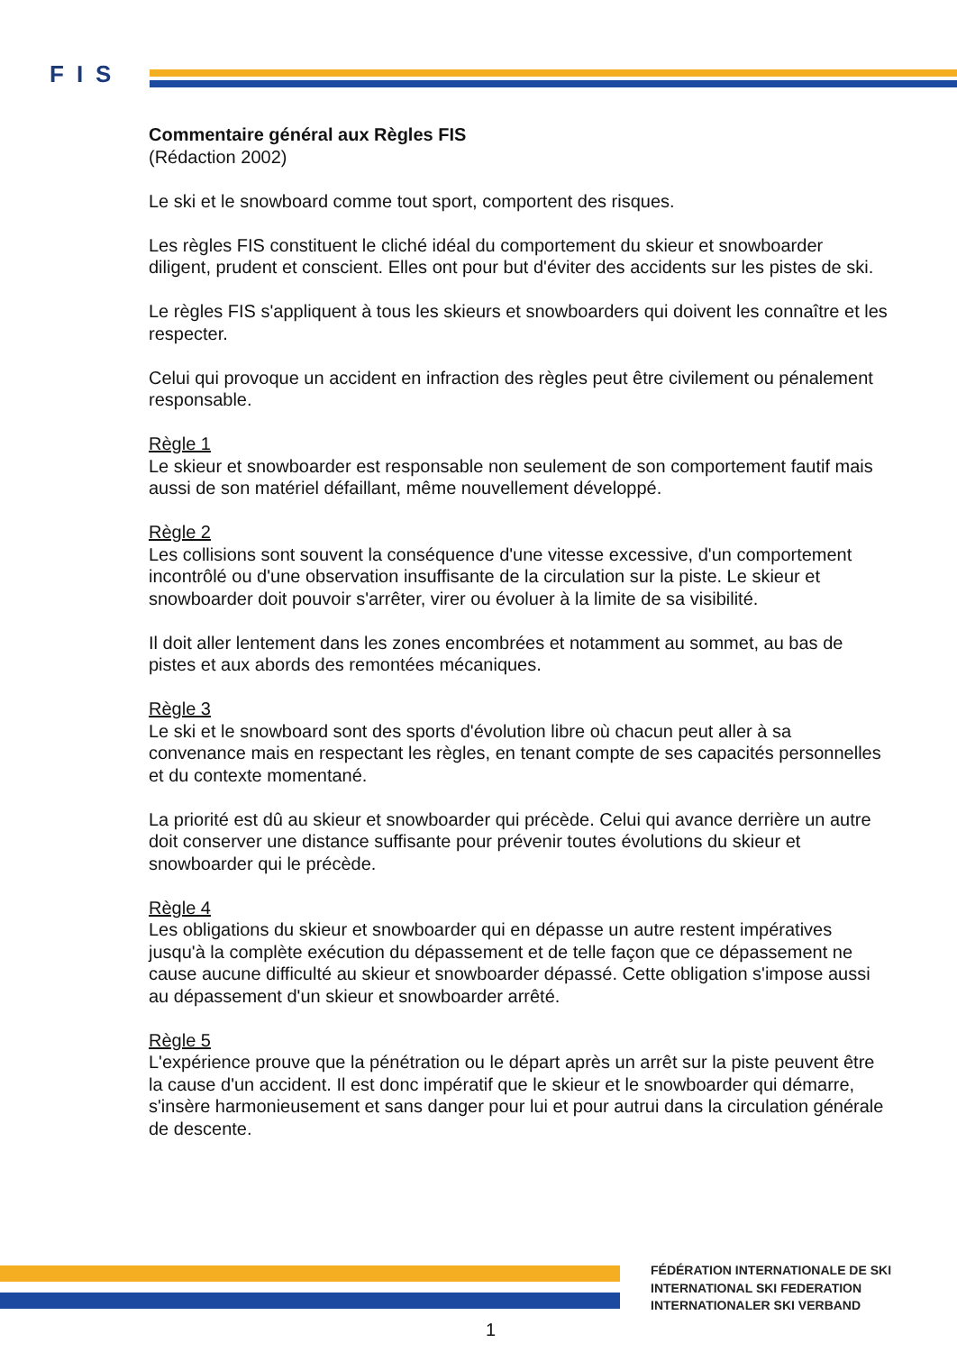FIS
Commentaire général aux Règles FIS
(Rédaction 2002)
Le ski et le snowboard comme tout sport, comportent des risques.
Les règles FIS constituent le cliché idéal du comportement du skieur et snowboarder diligent, prudent et conscient. Elles ont pour but d'éviter des accidents sur les pistes de ski.
Le règles FIS s'appliquent à tous les skieurs et snowboarders qui doivent les connaître et les respecter.
Celui qui provoque un accident en infraction des règles peut être civilement ou pénalement responsable.
Règle 1
Le skieur et snowboarder est responsable non seulement de son comportement fautif mais aussi de son matériel défaillant, même nouvellement développé.
Règle 2
Les collisions sont souvent la conséquence d'une vitesse excessive, d'un comportement incontrôlé ou d'une observation insuffisante de la circulation sur la piste. Le skieur et snowboarder doit pouvoir s'arrêter, virer ou évoluer à la limite de sa visibilité.
Il doit aller lentement dans les zones encombrées et notamment au sommet, au bas de pistes et aux abords des remontées mécaniques.
Règle 3
Le ski et le snowboard sont des sports d'évolution libre où chacun peut aller à sa convenance mais en respectant les règles, en tenant compte de ses capacités personnelles et du contexte momentané.
La priorité est dû au skieur et snowboarder qui précède. Celui qui avance derrière un autre doit conserver une distance suffisante pour prévenir toutes évolutions du skieur et snowboarder qui le précède.
Règle 4
Les obligations du skieur et snowboarder qui en dépasse un autre restent impératives jusqu'à la complète exécution du dépassement et de telle façon que ce dépassement ne cause aucune difficulté au skieur et snowboarder dépassé. Cette obligation s'impose aussi au dépassement d'un skieur et snowboarder arrêté.
Règle 5
L'expérience prouve que la pénétration ou le départ après un arrêt sur la piste peuvent être la cause d'un accident. Il est donc impératif que le skieur et le snowboarder qui démarre, s'insère harmonieusement et sans danger pour lui et pour autrui dans la circulation générale de descente.
FÉDÉRATION INTERNATIONALE DE SKI
INTERNATIONAL SKI FEDERATION
INTERNATIONALER SKI VERBAND
1